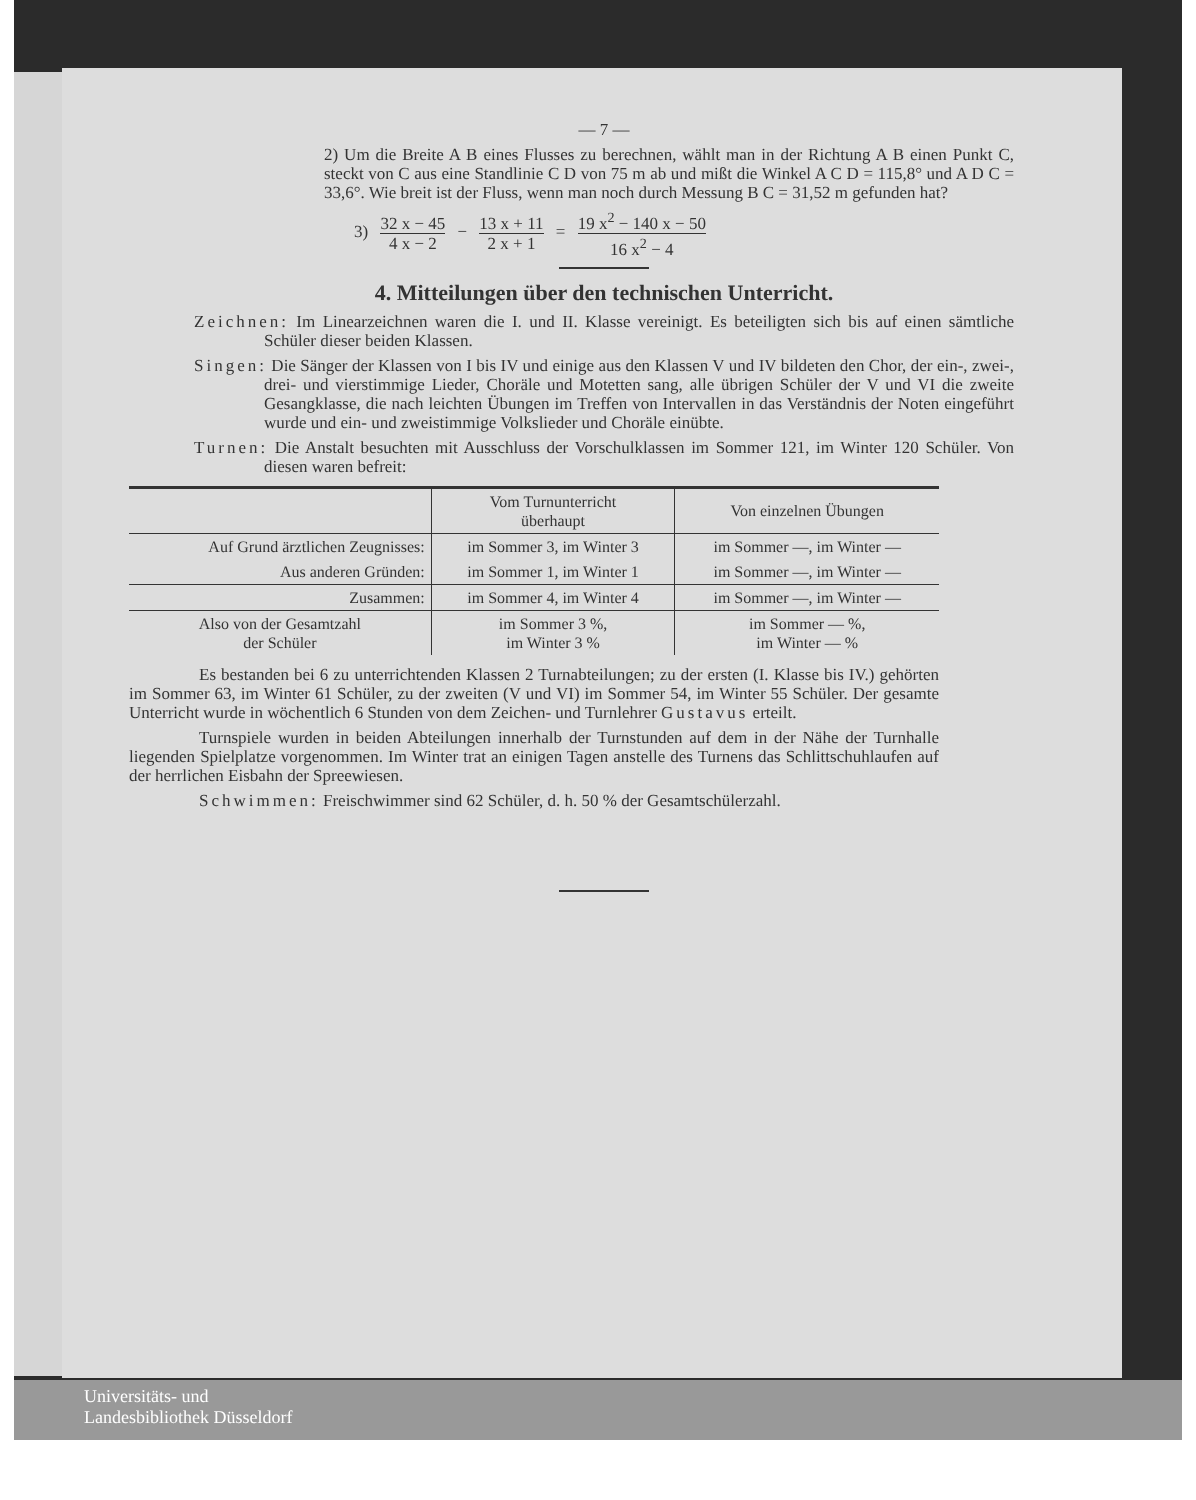— 7 —
2) Um die Breite A B eines Flusses zu berechnen, wählt man in der Richtung A B einen Punkt C, steckt von C aus eine Standlinie C D von 75 m ab und mißt die Winkel A C D = 115,8° und A D C = 33,6°. Wie breit ist der Fluss, wenn man noch durch Messung B C = 31,52 m gefunden hat?
3) 32 x − 45 4 x − 2 − 13 x + 11 2 x + 1 = 19 x<sup>2</sup> − 140 x − 50 16 x<sup>2</sup> − 4
4. Mitteilungen über den technischen Unterricht.
Zeichnen: Im Linearzeichnen waren die I. und II. Klasse vereinigt. Es beteiligten sich bis auf einen sämtliche Schüler dieser beiden Klassen.
Singen: Die Sänger der Klassen von I bis IV und einige aus den Klassen V und IV bildeten den Chor, der ein-, zwei-, drei- und vierstimmige Lieder, Choräle und Motetten sang, alle übrigen Schüler der V und VI die zweite Gesangklasse, die nach leichten Übungen im Treffen von Intervallen in das Verständnis der Noten eingeführt wurde und ein- und zweistimmige Volkslieder und Choräle einübte.
Turnen: Die Anstalt besuchten mit Ausschluss der Vorschulklassen im Sommer 121, im Winter 120 Schüler. Von diesen waren befreit:
| | Vom Turnunterricht überhaupt | Von einzelnen Übungen |
| --- | --- | --- |
| Auf Grund ärztlichen Zeugnisses: | im Sommer 3, im Winter 3 | im Sommer —, im Winter — |
| Aus anderen Gründen: | im Sommer 1, im Winter 1 | im Sommer —, im Winter — |
| Zusammen: | im Sommer 4, im Winter 4 | im Sommer —, im Winter — |
| Also von der Gesamtzahl der Schüler | im Sommer 3 %, im Winter 3 % | im Sommer — %, im Winter — % |
Es bestanden bei 6 zu unterrichtenden Klassen 2 Turnabteilungen; zu der ersten (I. Klasse bis IV.) gehörten im Sommer 63, im Winter 61 Schüler, zu der zweiten (V und VI) im Sommer 54, im Winter 55 Schüler. Der gesamte Unterricht wurde in wöchentlich 6 Stunden von dem Zeichen- und Turnlehrer Gustavus erteilt.
Turnspiele wurden in beiden Abteilungen innerhalb der Turnstunden auf dem in der Nähe der Turnhalle liegenden Spielplatze vorgenommen. Im Winter trat an einigen Tagen anstelle des Turnens das Schlittschuhlaufen auf der herrlichen Eisbahn der Spreewiesen.
Schwimmen: Freischwimmer sind 62 Schüler, d. h. 50 % der Gesamtschülerzahl.
Universitäts- und
Landesbibliothek Düsseldorf